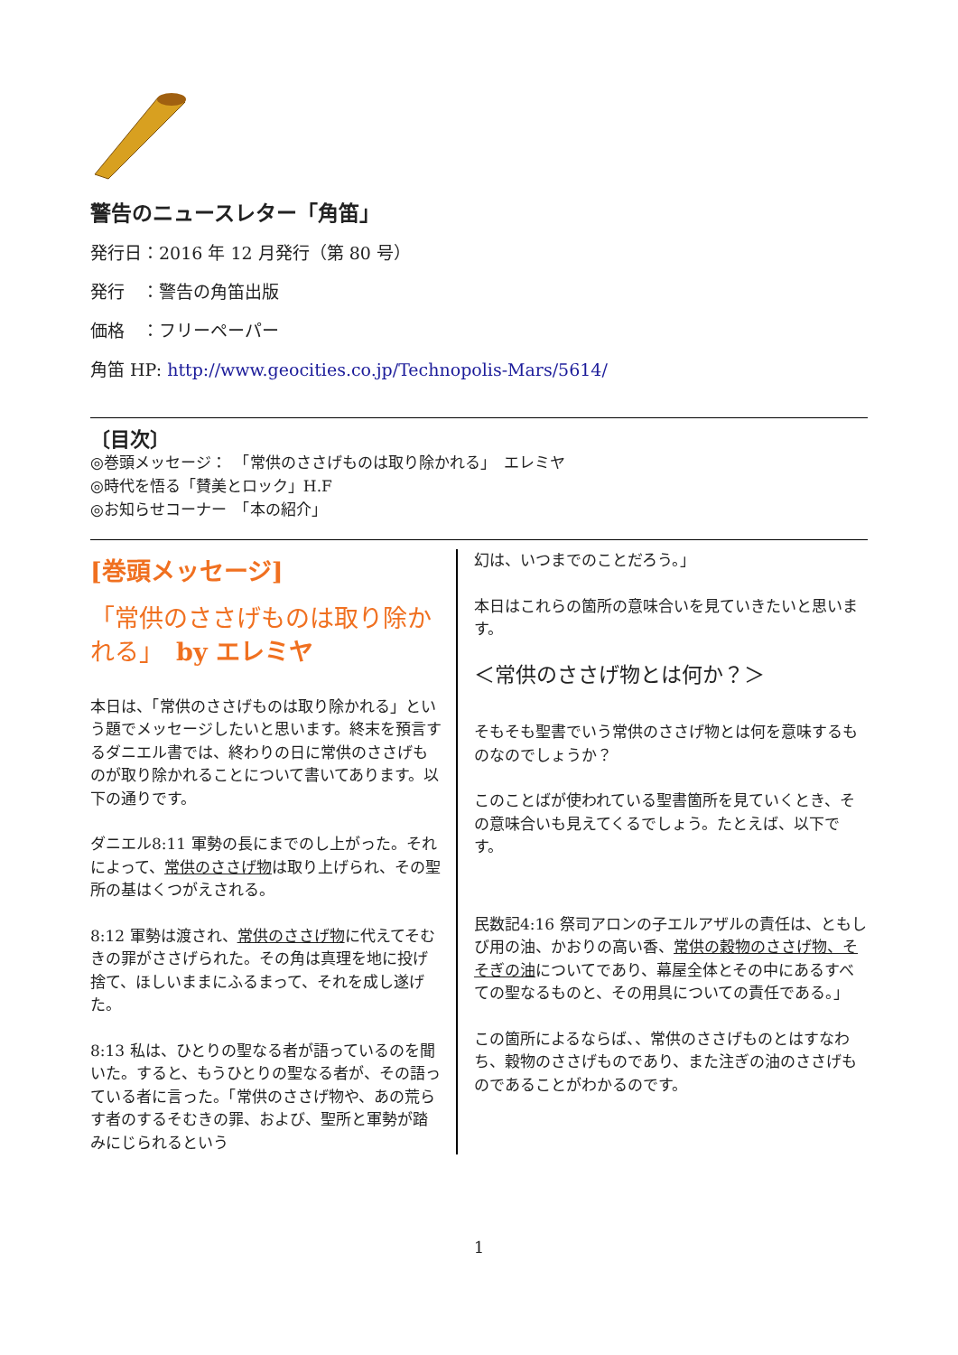警告のニュースレター「角笛」
発行日：2016 年 12 月発行（第 80 号）
発行　：警告の角笛出版
価格　：フリーペーパー
角笛 HP: http://www.geocities.co.jp/Technopolis-Mars/5614/
〔目次〕
◎巻頭メッセージ：　「常供のささげものは取り除かれる」　エレミヤ
◎時代を悟る「賛美とロック」H.F
◎お知らせコーナー　「本の紹介」
[巻頭メッセージ]
「常供のささげものは取り除かれる」　by エレミヤ
本日は、「常供のささげものは取り除かれる」という題でメッセージしたいと思います。終末を預言するダニエル書では、終わりの日に常供のささげものが取り除かれることについて書いてあります。以下の通りです。
ダニエル8:11 軍勢の長にまでのし上がった。それによって、常供のささげ物は取り上げられ、その聖所の基はくつがえされる。
8:12 軍勢は渡され、常供のささげ物に代えてそむきの罪がささげられた。その角は真理を地に投げ捨て、ほしいままにふるまって、それを成し遂げた。
8:13 私は、ひとりの聖なる者が語っているのを聞いた。すると、もうひとりの聖なる者が、その語っている者に言った。「常供のささげ物や、あの荒らす者のするそむきの罪、および、聖所と軍勢が踏みにじられるという
幻は、いつまでのことだろう。」
本日はこれらの箇所の意味合いを見ていきたいと思います。
＜常供のささげ物とは何か？＞
そもそも聖書でいう常供のささげ物とは何を意味するものなのでしょうか？
このことばが使われている聖書箇所を見ていくとき、その意味合いも見えてくるでしょう。たとえば、以下です。
民数記4:16 祭司アロンの子エルアザルの責任は、ともしび用の油、かおりの高い香、常供の穀物のささげ物、そそぎの油についてであり、幕屋全体とその中にあるすべての聖なるものと、その用具についての責任である。」
この箇所によるならば、、常供のささげものとはすなわち、穀物のささげものであり、また注ぎの油のささげものであることがわかるのです。
1